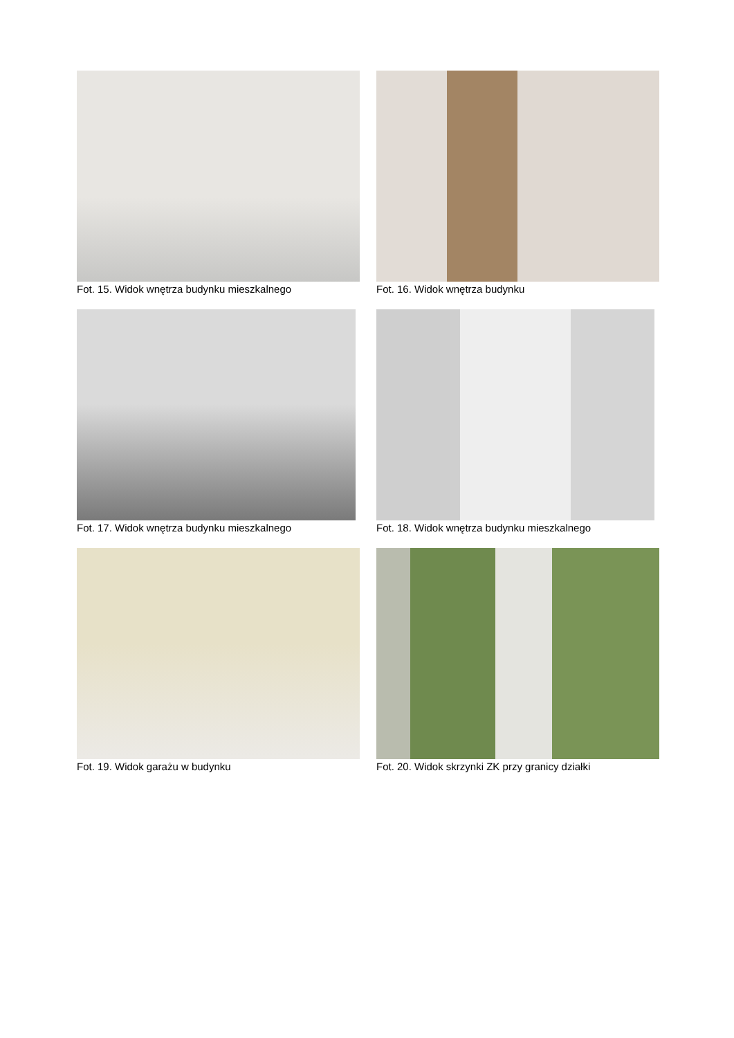Fot. 15. Widok wnętrza budynku mieszkalnego
Fot. 16. Widok wnętrza budynku
Fot. 17. Widok wnętrza budynku mieszkalnego
Fot. 18. Widok wnętrza budynku mieszkalnego
Fot. 19. Widok garażu w budynku
Fot. 20. Widok skrzynki ZK przy granicy działki